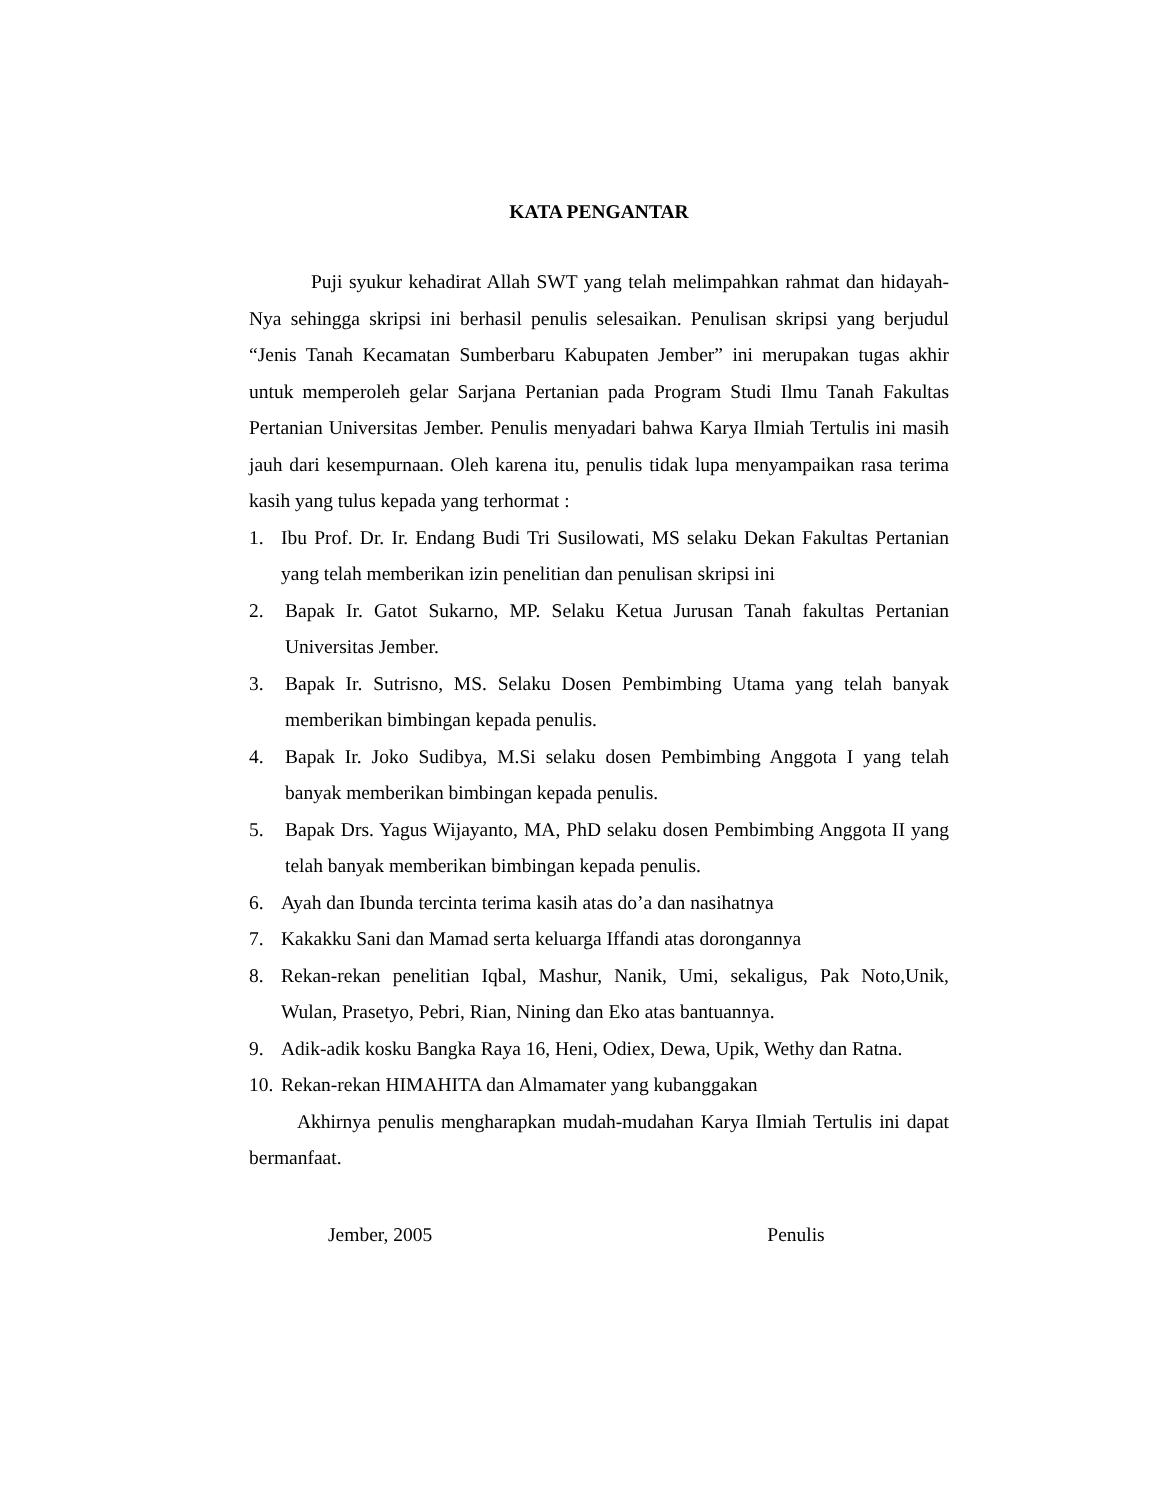KATA PENGANTAR
Puji syukur kehadirat Allah SWT yang telah melimpahkan rahmat dan hidayah-Nya sehingga skripsi ini berhasil penulis selesaikan. Penulisan skripsi yang berjudul “Jenis Tanah Kecamatan Sumberbaru Kabupaten Jember” ini merupakan tugas akhir untuk memperoleh gelar Sarjana Pertanian pada Program Studi Ilmu Tanah Fakultas Pertanian Universitas Jember. Penulis menyadari bahwa Karya Ilmiah Tertulis ini masih jauh dari kesempurnaan. Oleh karena itu, penulis tidak lupa menyampaikan rasa terima kasih yang tulus kepada yang terhormat :
1. Ibu Prof. Dr. Ir. Endang Budi Tri Susilowati, MS selaku Dekan Fakultas Pertanian yang telah memberikan izin penelitian dan penulisan skripsi ini
2. Bapak Ir. Gatot Sukarno, MP. Selaku Ketua Jurusan Tanah fakultas Pertanian Universitas Jember.
3. Bapak Ir. Sutrisno, MS. Selaku Dosen Pembimbing Utama yang telah banyak memberikan bimbingan kepada penulis.
4. Bapak Ir. Joko Sudibya, M.Si selaku dosen Pembimbing Anggota I yang telah banyak memberikan bimbingan kepada penulis.
5. Bapak Drs. Yagus Wijayanto, MA, PhD selaku dosen Pembimbing Anggota II yang telah banyak memberikan bimbingan kepada penulis.
6. Ayah dan Ibunda tercinta terima kasih atas do’a dan nasihatnya
7. Kakakku Sani dan Mamad serta keluarga Iffandi atas dorongannya
8. Rekan-rekan penelitian Iqbal, Mashur, Nanik, Umi, sekaligus, Pak Noto,Unik, Wulan, Prasetyo, Pebri, Rian, Nining dan Eko atas bantuannya.
9. Adik-adik kosku Bangka Raya 16, Heni, Odiex, Dewa, Upik, Wethy dan Ratna.
10. Rekan-rekan HIMAHITA dan Almamater yang kubanggakan
Akhirnya penulis mengharapkan mudah-mudahan Karya Ilmiah Tertulis ini dapat bermanfaat.
Jember, 2005 Penulis